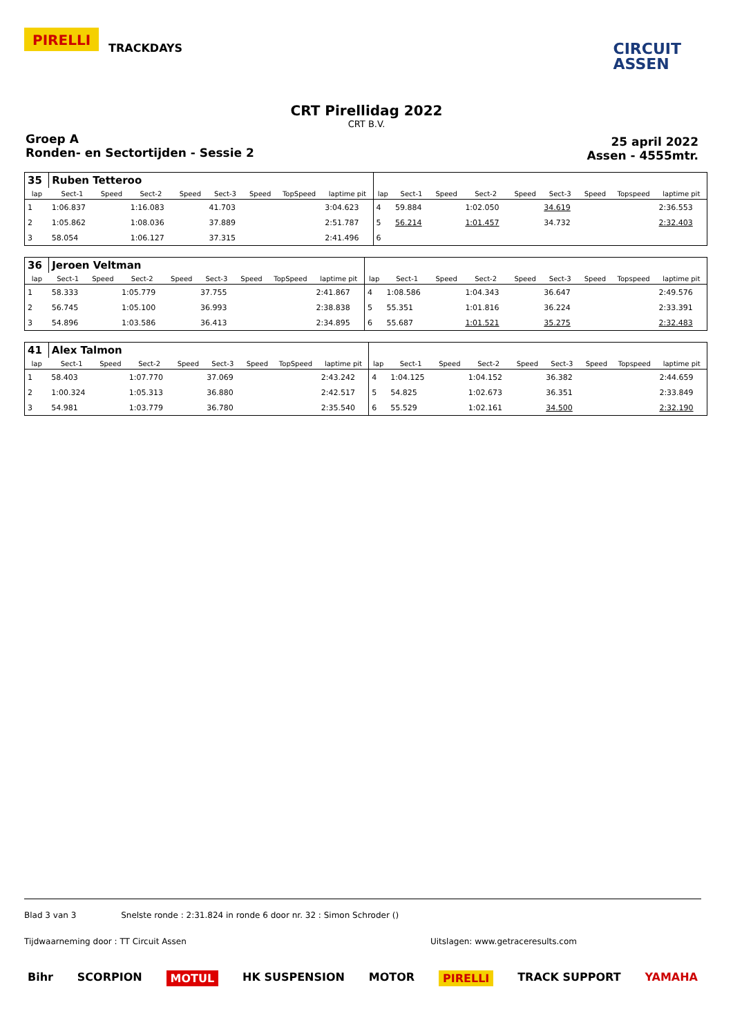PIRELLI TRACKDAYS
CIRCUIT
ASSEN
CRT Pirellidag 2022
CRT B.V.
Groep A
Ronden- en Sectortijden - Sessie 2
25 april 2022
Assen - 4555mtr.
| 35 | Ruben Tetteroo | | | | | | | | | | | | | | | | |
| lap | Sect-1 | Speed | Sect-2 | Speed | Sect-3 | Speed | TopSpeed | laptime pit | lap | Sect-1 | Speed | Sect-2 | Speed | Sect-3 | Speed | Topspeed | laptime pit |
| 1 | 1:06.837 | | 1:16.083 | | 41.703 | | | 3:04.623 | 4 | 59.884 | | 1:02.050 | | 34.619 | | | 2:36.553 |
| 2 | 1:05.862 | | 1:08.036 | | 37.889 | | | 2:51.787 | 5 | 56.214 | | 1:01.457 | | 34.732 | | | 2:32.403 |
| 3 | 58.054 | | 1:06.127 | | 37.315 | | | 2:41.496 | 6 | | | | | | | | |
| 36 | Jeroen Veltman | | | | | | | | | | | | | | | | |
| lap | Sect-1 | Speed | Sect-2 | Speed | Sect-3 | Speed | TopSpeed | laptime pit | lap | Sect-1 | Speed | Sect-2 | Speed | Sect-3 | Speed | Topspeed | laptime pit |
| 1 | 58.333 | | 1:05.779 | | 37.755 | | | 2:41.867 | 4 | 1:08.586 | | 1:04.343 | | 36.647 | | | 2:49.576 |
| 2 | 56.745 | | 1:05.100 | | 36.993 | | | 2:38.838 | 5 | 55.351 | | 1:01.816 | | 36.224 | | | 2:33.391 |
| 3 | 54.896 | | 1:03.586 | | 36.413 | | | 2:34.895 | 6 | 55.687 | | 1:01.521 | | 35.275 | | | 2:32.483 |
| 41 | Alex Talmon | | | | | | | | | | | | | | | | |
| lap | Sect-1 | Speed | Sect-2 | Speed | Sect-3 | Speed | TopSpeed | laptime pit | lap | Sect-1 | Speed | Sect-2 | Speed | Sect-3 | Speed | Topspeed | laptime pit |
| 1 | 58.403 | | 1:07.770 | | 37.069 | | | 2:43.242 | 4 | 1:04.125 | | 1:04.152 | | 36.382 | | | 2:44.659 |
| 2 | 1:00.324 | | 1:05.313 | | 36.880 | | | 2:42.517 | 5 | 54.825 | | 1:02.673 | | 36.351 | | | 2:33.849 |
| 3 | 54.981 | | 1:03.779 | | 36.780 | | | 2:35.540 | 6 | 55.529 | | 1:02.161 | | 34.500 | | | 2:32.190 |
Blad 3 van 3 Snelste ronde : 2:31.824 in ronde 6 door nr. 32 : Simon Schroder ()
Tijdwaarneming door : TT Circuit Assen Uitslagen: www.getraceresults.com
Bihr SCORPION MOTUL HK SUSPENSION MOTOR PIRELLI TRACK SUPPORT YAMAHA